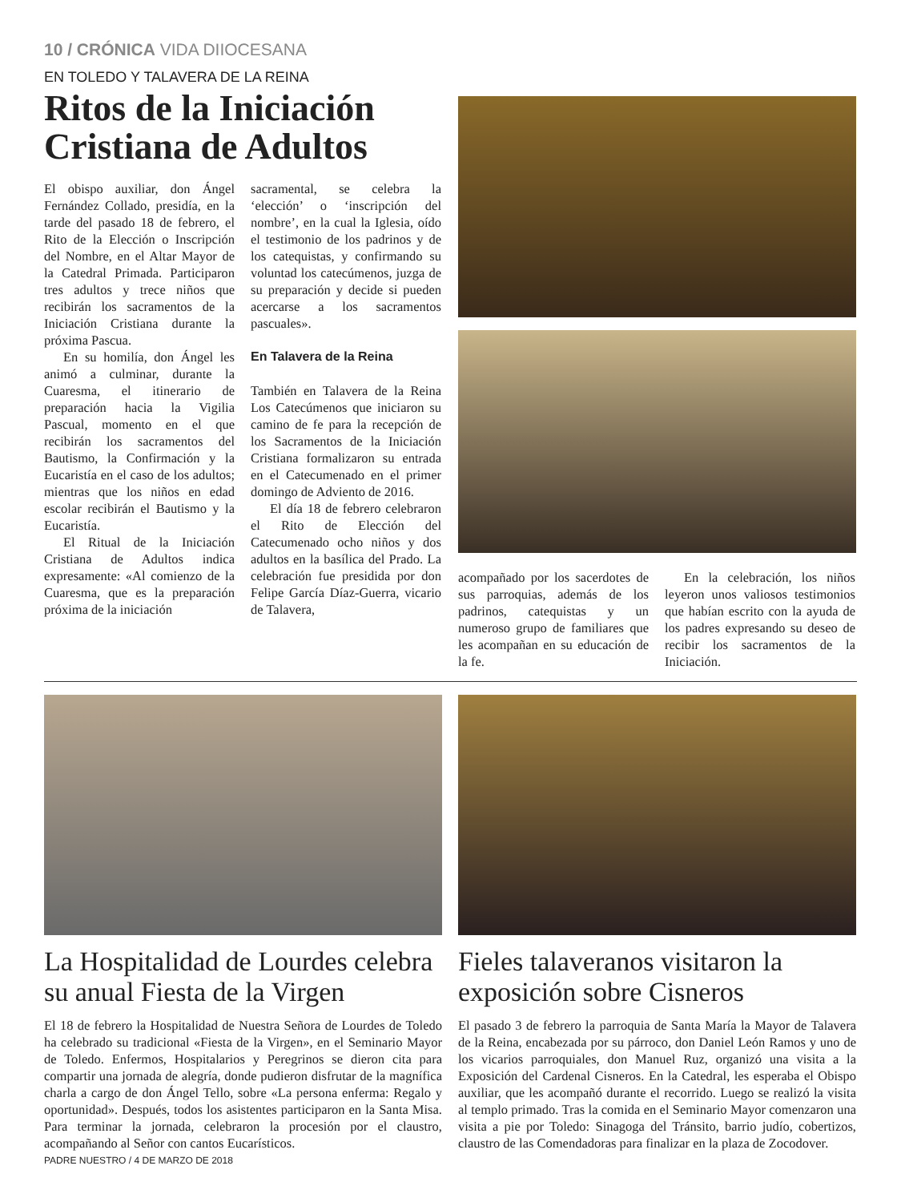10 / CRÓNICA VIDA DIIOCESANA
EN TOLEDO Y TALAVERA DE LA REINA
Ritos de la Iniciación Cristiana de Adultos
El obispo auxiliar, don Ángel Fernández Collado, presidía, en la tarde del pasado 18 de febrero, el Rito de la Elección o Inscripción del Nombre, en el Altar Mayor de la Catedral Primada. Participaron tres adultos y trece niños que recibirán los sacramentos de la Iniciación Cristiana durante la próxima Pascua.
En su homilía, don Ángel les animó a culminar, durante la Cuaresma, el itinerario de preparación hacia la Vigilia Pascual, momento en el que recibirán los sacramentos del Bautismo, la Confirmación y la Eucaristía en el caso de los adultos; mientras que los niños en edad escolar recibirán el Bautismo y la Eucaristía.
El Ritual de la Iniciación Cristiana de Adultos indica expresamente: «Al comienzo de la Cuaresma, que es la preparación próxima de la iniciación
sacramental, se celebra la ‘elección’ o ‘inscripción del nombre’, en la cual la Iglesia, oído el testimonio de los padrinos y de los catequistas, y confirmando su voluntad los catecúmenos, juzga de su preparación y decide si pueden acercarse a los sacramentos pascuales».
En Talavera de la Reina
También en Talavera de la Reina Los Catecúmenos que iniciaron su camino de fe para la recepción de los Sacramentos de la Iniciación Cristiana formalizaron su entrada en el Catecumenado en el primer domingo de Adviento de 2016.
El día 18 de febrero celebraron el Rito de Elección del Catecumenado ocho niños y dos adultos en la basílica del Prado. La celebración fue presidida por don Felipe García Díaz-Guerra, vicario de Talavera,
acompañado por los sacerdotes de sus parroquias, además de los padrinos, catequistas y un numeroso grupo de familiares que les acompañan en su educación de la fe.
En la celebración, los niños leyeron unos valiosos testimonios que habían escrito con la ayuda de los padres expresando su deseo de recibir los sacramentos de la Iniciación.
La Hospitalidad de Lourdes celebra su anual Fiesta de la Virgen
El 18 de febrero la Hospitalidad de Nuestra Señora de Lourdes de Toledo ha celebrado su tradicional «Fiesta de la Virgen», en el Seminario Mayor de Toledo. Enfermos, Hospitalarios y Peregrinos se dieron cita para compartir una jornada de alegría, donde pudieron disfrutar de la magnífica charla a cargo de don Ángel Tello, sobre «La persona enferma: Regalo y oportunidad». Después, todos los asistentes participaron en la Santa Misa. Para terminar la jornada, celebraron la procesión por el claustro, acompañando al Señor con cantos Eucarísticos.
PADRE NUESTRO / 4 DE MARZO DE 2018
Fieles talaveranos visitaron la exposición sobre Cisneros
El pasado 3 de febrero la parroquia de Santa María la Mayor de Talavera de la Reina, encabezada por su párroco, don Daniel León Ramos y uno de los vicarios parroquiales, don Manuel Ruz, organizó una visita a la Exposición del Cardenal Cisneros. En la Catedral, les esperaba el Obispo auxiliar, que les acompañó durante el recorrido. Luego se realizó la visita al templo primado. Tras la comida en el Seminario Mayor comenzaron una visita a pie por Toledo: Sinagoga del Tránsito, barrio judío, cobertizos, claustro de las Comendadoras para finalizar en la plaza de Zocodover.